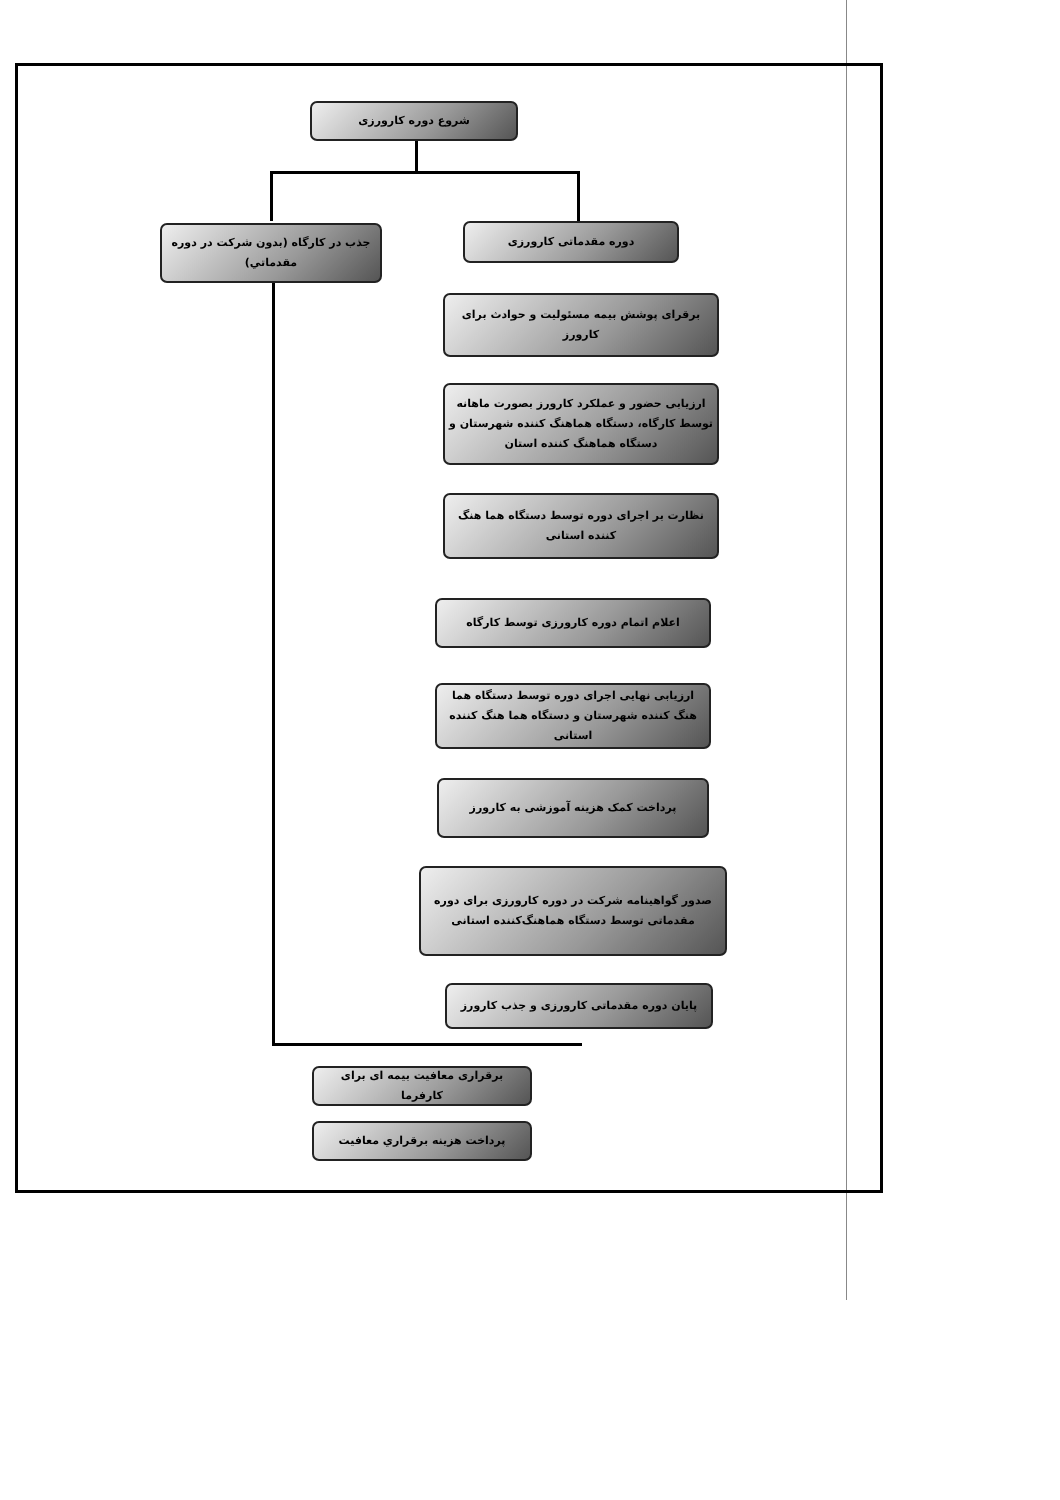شروع دوره کارورزی
جذب در کارگاه (بدون شرکت در دوره مقدماتي)
دوره مقدماتی کارورزی
برقرای پوشش بیمه مسئولیت و حوادث برای کارورز
ارزیابی حضور و عملکرد کارورز بصورت ماهانه توسط کارگاه، دستگاه هماهنگ کننده شهرستان و دستگاه هماهنگ کننده استان
نظارت بر اجرای دوره توسط دستگاه هما هنگ کننده استانی
اعلام اتمام دوره کارورزی توسط کارگاه
ارزیابی نهایی اجرای دوره توسط دستگاه هما هنگ کننده شهرستان و دستگاه هما هنگ کننده استانی
پرداخت کمک هزینه آموزشی به کارورز
صدور گواهینامه شرکت در دوره کارورزی برای دوره مقدماتی توسط دستگاه هماهنگ‌کننده استانی
پایان دوره مقدماتی کارورزی و جذب کارورز
برقراری معافیت بیمه ای برای کارفرما
پرداخت هزینه برقراري معافیت